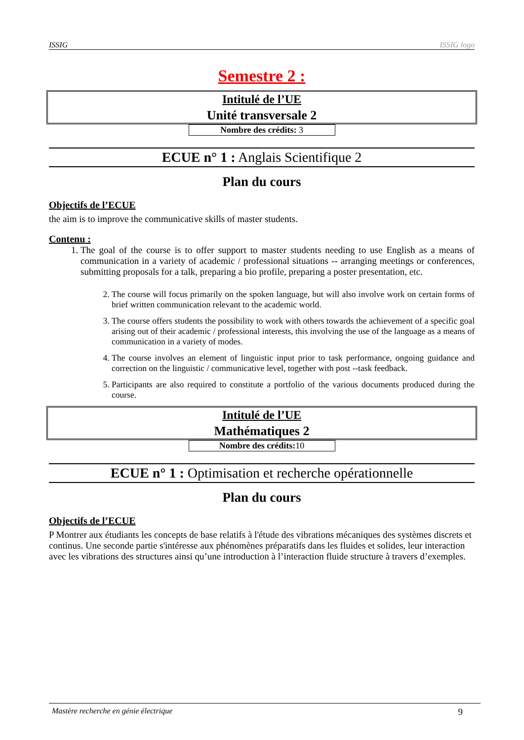ISSIG ISSIG logo
Semestre 2 :
Intitulé de l’UE
Unité transversale 2
Nombre des crédits: 3
ECUE n° 1 : Anglais Scientifique 2
Plan du cours
Objectifs de l’ECUE
the aim is to improve the communicative skills of master students.
Contenu :
1. The goal of the course is to offer support to master students needing to use English as a means of communication in a variety of academic / professional situations -- arranging meetings or conferences, submitting proposals for a talk, preparing a bio profile, preparing a poster presentation, etc.
2. The course will focus primarily on the spoken language, but will also involve work on certain forms of brief written communication relevant to the academic world.
3. The course offers students the possibility to work with others towards the achievement of a specific goal arising out of their academic / professional interests, this involving the use of the language as a means of communication in a variety of modes.
4. The course involves an element of linguistic input prior to task performance, ongoing guidance and correction on the linguistic / communicative level, together with post --task feedback.
5. Participants are also required to constitute a portfolio of the various documents produced during the course.
Intitulé de l’UE
Mathématiques 2
Nombre des crédits: 10
ECUE n° 1 : Optimisation et recherche opérationnelle
Plan du cours
Objectifs de l’ECUE
P Montrer aux étudiants les concepts de base relatifs à l'étude des vibrations mécaniques des systèmes discrets et continus. Une seconde partie s'intéresse aux phénomènes préparatifs dans les fluides et solides, leur interaction avec les vibrations des structures ainsi qu’une introduction à l’interaction fluide structure à travers d’exemples.
Mastère recherche en génie électrique 9